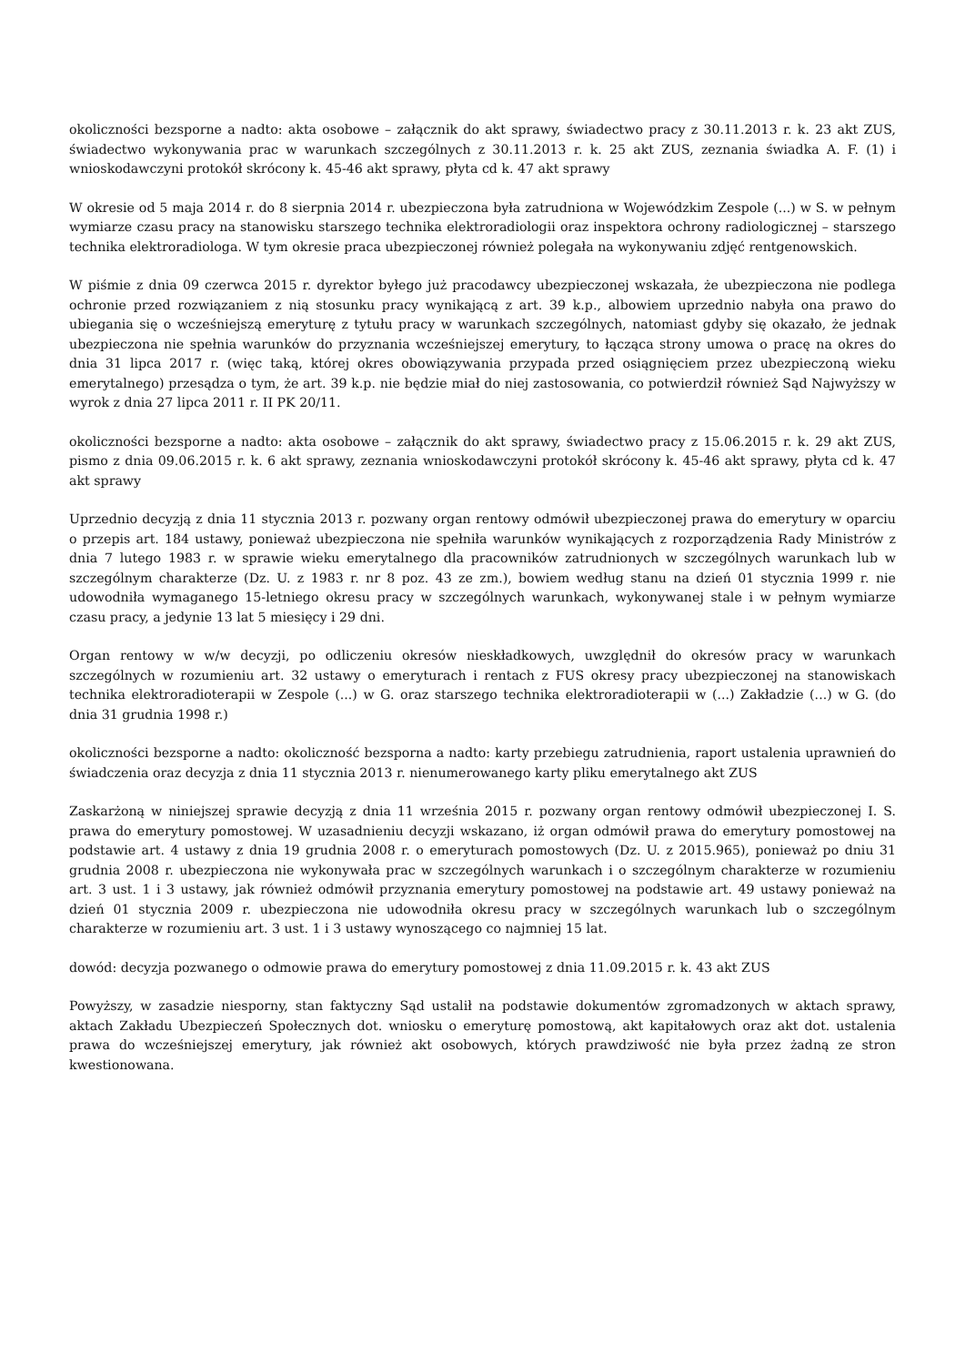okoliczności bezsporne a nadto: akta osobowe – załącznik do akt sprawy, świadectwo pracy z 30.11.2013 r. k. 23 akt ZUS, świadectwo wykonywania prac w warunkach szczególnych z 30.11.2013 r. k. 25 akt ZUS, zeznania świadka A. F. (1) i wnioskodawczyni protokół skrócony k. 45-46 akt sprawy, płyta cd k. 47 akt sprawy
W okresie od 5 maja 2014 r. do 8 sierpnia 2014 r. ubezpieczona była zatrudniona w Wojewódzkim Zespole (...) w S. w pełnym wymiarze czasu pracy na stanowisku starszego technika elektroradiologii oraz inspektora ochrony radiologicznej – starszego technika elektroradiologa. W tym okresie praca ubezpieczonej również polegała na wykonywaniu zdjęć rentgenowskich.
W piśmie z dnia 09 czerwca 2015 r. dyrektor byłego już pracodawcy ubezpieczonej wskazała, że ubezpieczona nie podlega ochronie przed rozwiązaniem z nią stosunku pracy wynikającą z art. 39 k.p., albowiem uprzednio nabyła ona prawo do ubiegania się o wcześniejszą emeryturę z tytułu pracy w warunkach szczególnych, natomiast gdyby się okazało, że jednak ubezpieczona nie spełnia warunków do przyznania wcześniejszej emerytury, to łącząca strony umowa o pracę na okres do dnia 31 lipca 2017 r. (więc taką, której okres obowiązywania przypada przed osiągnięciem przez ubezpieczoną wieku emerytalnego) przesądza o tym, że art. 39 k.p. nie będzie miał do niej zastosowania, co potwierdził również Sąd Najwyższy w wyrok z dnia 27 lipca 2011 r. II PK 20/11.
okoliczności bezsporne a nadto: akta osobowe – załącznik do akt sprawy, świadectwo pracy z 15.06.2015 r. k. 29 akt ZUS, pismo z dnia 09.06.2015 r. k. 6 akt sprawy, zeznania wnioskodawczyni protokół skrócony k. 45-46 akt sprawy, płyta cd k. 47 akt sprawy
Uprzednio decyzją z dnia 11 stycznia 2013 r. pozwany organ rentowy odmówił ubezpieczonej prawa do emerytury w oparciu o przepis art. 184 ustawy, ponieważ ubezpieczona nie spełniła warunków wynikających z rozporządzenia Rady Ministrów z dnia 7 lutego 1983 r. w sprawie wieku emerytalnego dla pracowników zatrudnionych w szczególnych warunkach lub w szczególnym charakterze (Dz. U. z 1983 r. nr 8 poz. 43 ze zm.), bowiem według stanu na dzień 01 stycznia 1999 r. nie udowodniła wymaganego 15-letniego okresu pracy w szczególnych warunkach, wykonywanej stale i w pełnym wymiarze czasu pracy, a jedynie 13 lat 5 miesięcy i 29 dni.
Organ rentowy w w/w decyzji, po odliczeniu okresów nieskładkowych, uwzględnił do okresów pracy w warunkach szczególnych w rozumieniu art. 32 ustawy o emeryturach i rentach z FUS okresy pracy ubezpieczonej na stanowiskach technika elektroradioterapii w Zespole (...) w G. oraz starszego technika elektroradioterapii w (...) Zakładzie (...) w G. (do dnia 31 grudnia 1998 r.)
okoliczności bezsporne a nadto: okoliczność bezsporna a nadto: karty przebiegu zatrudnienia, raport ustalenia uprawnień do świadczenia oraz decyzja z dnia 11 stycznia 2013 r. nienumerowanego karty pliku emerytalnego akt ZUS
Zaskarżoną w niniejszej sprawie decyzją z dnia 11 września 2015 r. pozwany organ rentowy odmówił ubezpieczonej I. S. prawa do emerytury pomostowej. W uzasadnieniu decyzji wskazano, iż organ odmówił prawa do emerytury pomostowej na podstawie art. 4 ustawy z dnia 19 grudnia 2008 r. o emeryturach pomostowych (Dz. U. z 2015.965), ponieważ po dniu 31 grudnia 2008 r. ubezpieczona nie wykonywała prac w szczególnych warunkach i o szczególnym charakterze w rozumieniu art. 3 ust. 1 i 3 ustawy, jak również odmówił przyznania emerytury pomostowej na podstawie art. 49 ustawy ponieważ na dzień 01 stycznia 2009 r. ubezpieczona nie udowodniła okresu pracy w szczególnych warunkach lub o szczególnym charakterze w rozumieniu art. 3 ust. 1 i 3 ustawy wynoszącego co najmniej 15 lat.
dowód: decyzja pozwanego o odmowie prawa do emerytury pomostowej z dnia 11.09.2015 r. k. 43 akt ZUS
Powyższy, w zasadzie niesporny, stan faktyczny Sąd ustalił na podstawie dokumentów zgromadzonych w aktach sprawy, aktach Zakładu Ubezpieczeń Społecznych dot. wniosku o emeryturę pomostową, akt kapitałowych oraz akt dot. ustalenia prawa do wcześniejszej emerytury, jak również akt osobowych, których prawdziwość nie była przez żadną ze stron kwestionowana.